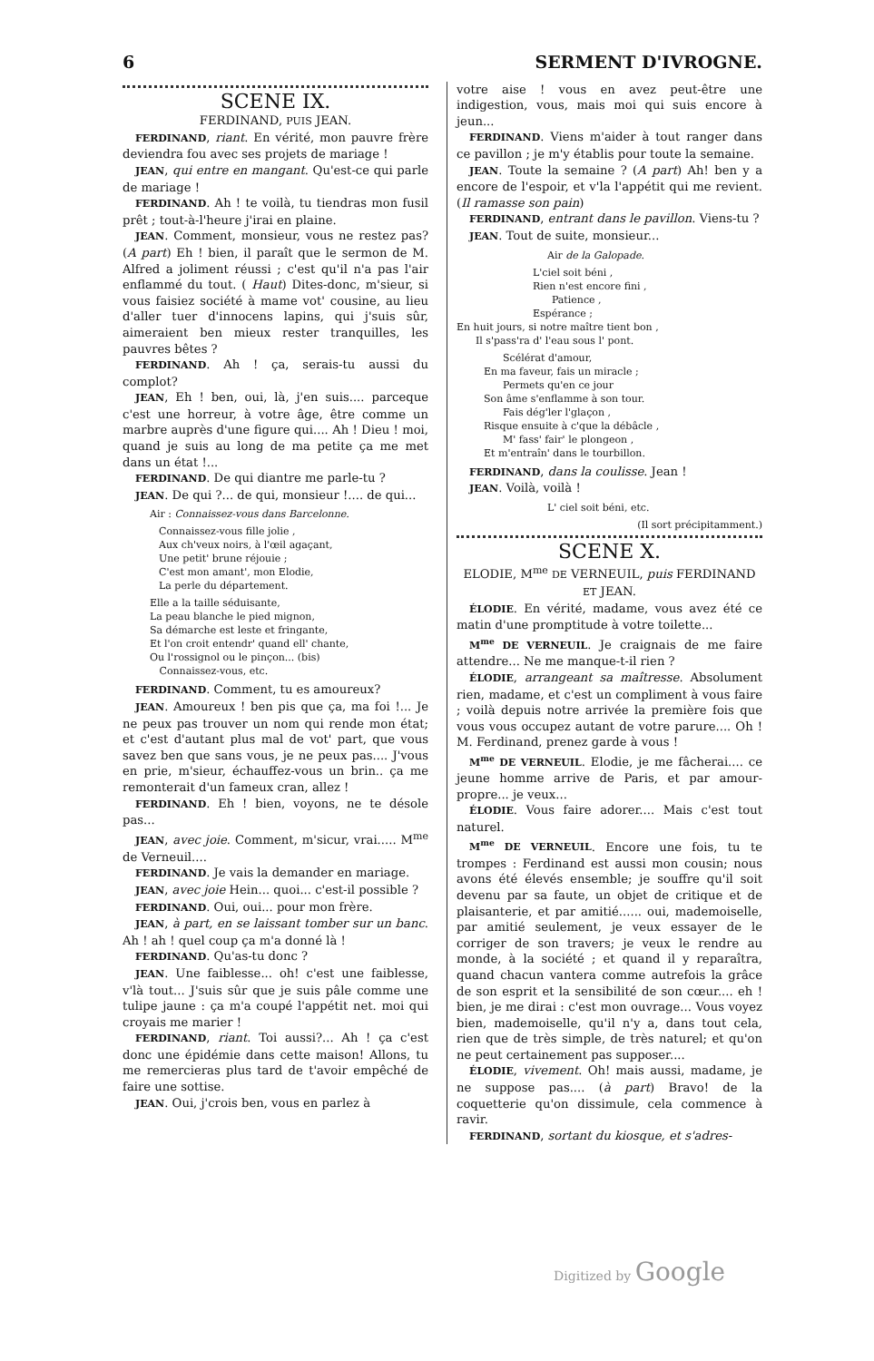6 SERMENT D'IVROGNE.
SCENE IX.
FERDINAND, PUIS JEAN.
FERDINAND, riant. En vérité, mon pauvre frère deviendra fou avec ses projets de mariage !
JEAN, qui entre en mangant. Qu'est-ce qui parle de mariage !
FERDINAND. Ah ! te voilà, tu tiendras mon fusil prêt ; tout-à-l'heure j'irai en plaine.
JEAN. Comment, monsieur, vous ne restez pas? (A part) Eh ! bien, il paraît que le sermon de M. Alfred a joliment réussi ; c'est qu'il n'a pas l'air enflammé du tout. ( Haut) Dites-donc, m'sieur, si vous faisiez société à mame vot' cousine, au lieu d'aller tuer d'innocens lapins, qui j'suis sûr, aimeraient ben mieux rester tranquilles, les pauvres bêtes ?
FERDINAND. Ah ! ça, serais-tu aussi du complot?
JEAN, Eh ! ben, oui, là, j'en suis.... parceque c'est une horreur, à votre âge, être comme un marbre auprès d'une figure qui.... Ah ! Dieu ! moi, quand je suis au long de ma petite ça me met dans un état !...
FERDINAND. De qui diantre me parle-tu ?
JEAN. De qui ?... de qui, monsieur !.... de qui...
Air : Connaissez-vous dans Barcelonne.
Connaissez-vous fille jolie ,
Aux ch'veux noirs, à l'œil agaçant,
Une petit' brune réjouie ;
C'est mon amant', mon Elodie,
La perle du département.
Elle a la taille séduisante,
La peau blanche le pied mignon,
Sa démarche est leste et fringante,
Et l'on croit entendr' quand ell' chante,
Ou l'rossignol ou le pinçon... (bis)
Connaissez-vous, etc.
FERDINAND. Comment, tu es amoureux?
JEAN. Amoureux ! ben pis que ça, ma foi !... Je ne peux pas trouver un nom qui rende mon état; et c'est d'autant plus mal de vot' part, que vous savez ben que sans vous, je ne peux pas.... J'vous en prie, m'sieur, échauffez-vous un brin.. ça me remonterait d'un fameux cran, allez !
FERDINAND. Eh ! bien, voyons, ne te désole pas...
JEAN, avec joie. Comment, m'sicur, vrai..... M<sup>me</sup> de Verneuil....
FERDINAND. Je vais la demander en mariage.
JEAN, avec joie Hein... quoi... c'est-il possible ?
FERDINAND. Oui, oui... pour mon frère.
JEAN, à part, en se laissant tomber sur un banc. Ah ! ah ! quel coup ça m'a donné là !
FERDINAND. Qu'as-tu donc ?
JEAN. Une faiblesse... oh! c'est une faiblesse, v'là tout... J'suis sûr que je suis pâle comme une tulipe jaune : ça m'a coupé l'appétit net. moi qui croyais me marier !
FERDINAND, riant. Toi aussi?... Ah ! ça c'est donc une épidémie dans cette maison! Allons, tu me remercieras plus tard de t'avoir empêché de faire une sottise.
JEAN. Oui, j'crois ben, vous en parlez à
votre aise ! vous en avez peut-être une indigestion, vous, mais moi qui suis encore à jeun...
FERDINAND. Viens m'aider à tout ranger dans ce pavillon ; je m'y établis pour toute la semaine.
JEAN. Toute la semaine ? (A part) Ah! ben y a encore de l'espoir, et v'la l'appétit qui me revient. (Il ramasse son pain)
FERDINAND, entrant dans le pavillon. Viens-tu ?
JEAN. Tout de suite, monsieur...
Air de la Galopade.
L'ciel soit béni ,
Rien n'est encore fini ,
Patience ,
Espérance ;
En huit jours, si notre maître tient bon ,
Il s'pass'ra d' l'eau sous l' pont.
Scélérat d'amour,
En ma faveur, fais un miracle ;
Permets qu'en ce jour
Son âme s'enflamme à son tour.
Fais dég'ler l'glaçon ,
Risque ensuite à c'que la débâcle ,
M' fass' fair' le plongeon ,
Et m'entraîn' dans le tourbillon.
FERDINAND, dans la coulisse. Jean !
JEAN. Voilà, voilà !
L' ciel soit béni, etc.
(Il sort précipitamment.)
SCENE X.
ELODIE, M<sup>me</sup> DE VERNEUIL, puis FERDINAND ET JEAN.
ÉLODIE. En vérité, madame, vous avez été ce matin d'une promptitude à votre toilette...
M<sup>me</sup> DE VERNEUIL. Je craignais de me faire attendre... Ne me manque-t-il rien ?
ÉLODIE, arrangeant sa maîtresse. Absolument rien, madame, et c'est un compliment à vous faire ; voilà depuis notre arrivée la première fois que vous vous occupez autant de votre parure.... Oh ! M. Ferdinand, prenez garde à vous !
M<sup>me</sup> DE VERNEUIL. Elodie, je me fâcherai.... ce jeune homme arrive de Paris, et par amour-propre... je veux...
ÉLODIE. Vous faire adorer.... Mais c'est tout naturel.
M<sup>me</sup> DE VERNEUIL. Encore une fois, tu te trompes : Ferdinand est aussi mon cousin; nous avons été élevés ensemble; je souffre qu'il soit devenu par sa faute, un objet de critique et de plaisanterie, et par amitié...... oui, mademoiselle, par amitié seulement, je veux essayer de le corriger de son travers; je veux le rendre au monde, à la société ; et quand il y reparaîtra, quand chacun vantera comme autrefois la grâce de son esprit et la sensibilité de son cœur.... eh ! bien, je me dirai : c'est mon ouvrage... Vous voyez bien, mademoiselle, qu'il n'y a, dans tout cela, rien que de très simple, de très naturel; et qu'on ne peut certainement pas supposer....
ÉLODIE, vivement. Oh! mais aussi, madame, je ne suppose pas.... (à part) Bravo! de la coquetterie qu'on dissimule, cela commence à ravir.
FERDINAND, sortant du kiosque, et s'adres-
Digitized by Google